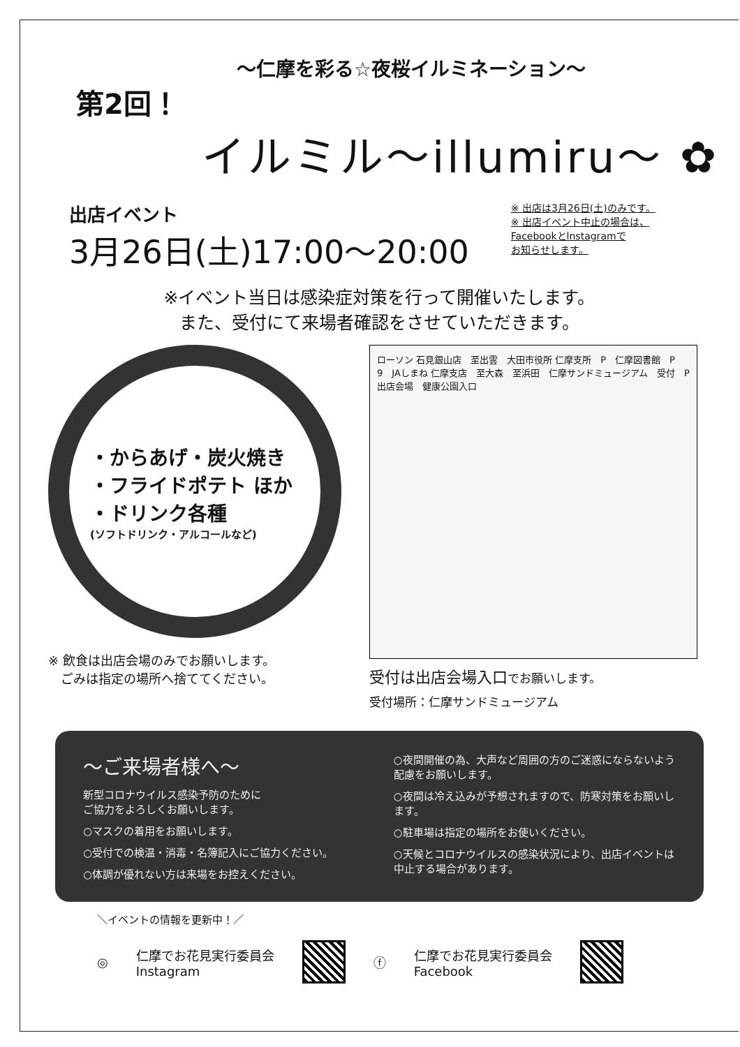～仁摩を彩る☆夜桜イルミネーション～
第2回！
イルミル～illumiru～ ✿
出店イベント
3月26日(土)17:00～20:00
※ 出店は3月26日(土)のみです。
※ 出店イベント中止の場合は、
Facebookとlnstagramで
お知らせします。
※イベント当日は感染症対策を行って開催いたします。
また、受付にて来場者確認をさせていただきます。
・からあげ・炭火焼き
・フライドポテト ほか
・ドリンク各種
(ソフトドリンク・アルコールなど)
※ 飲食は出店会場のみでお願いします。
　ごみは指定の場所へ捨ててください。
ローソン 石見銀山店　至出雲　大田市役所 仁摩支所　P　仁摩図書館　P　9　JAしまね 仁摩支店　至大森　至浜田　仁摩サンドミュージアム　受付　P　出店会場　健康公園入口
受付は出店会場入口でお願いします。
受付場所：仁摩サンドミュージアム
～ご来場者様へ～
新型コロナウイルス感染予防のために
ご協力をよろしくお願いします。
○マスクの着用をお願いします。
○受付での検温・消毒・名簿記入にご協力ください。
○体調が優れない方は来場をお控えください。
○夜間開催の為、大声など周囲の方のご迷惑にならないよう配慮をお願いします。
○夜間は冷え込みが予想されますので、防寒対策をお願いします。
○駐車場は指定の場所をお使いください。
○天候とコロナウイルスの感染状況により、出店イベントは中止する場合があります。
＼イベントの情報を更新中！／
◎
仁摩でお花見実行委員会
Instagram
ⓕ
仁摩でお花見実行委員会
Facebook